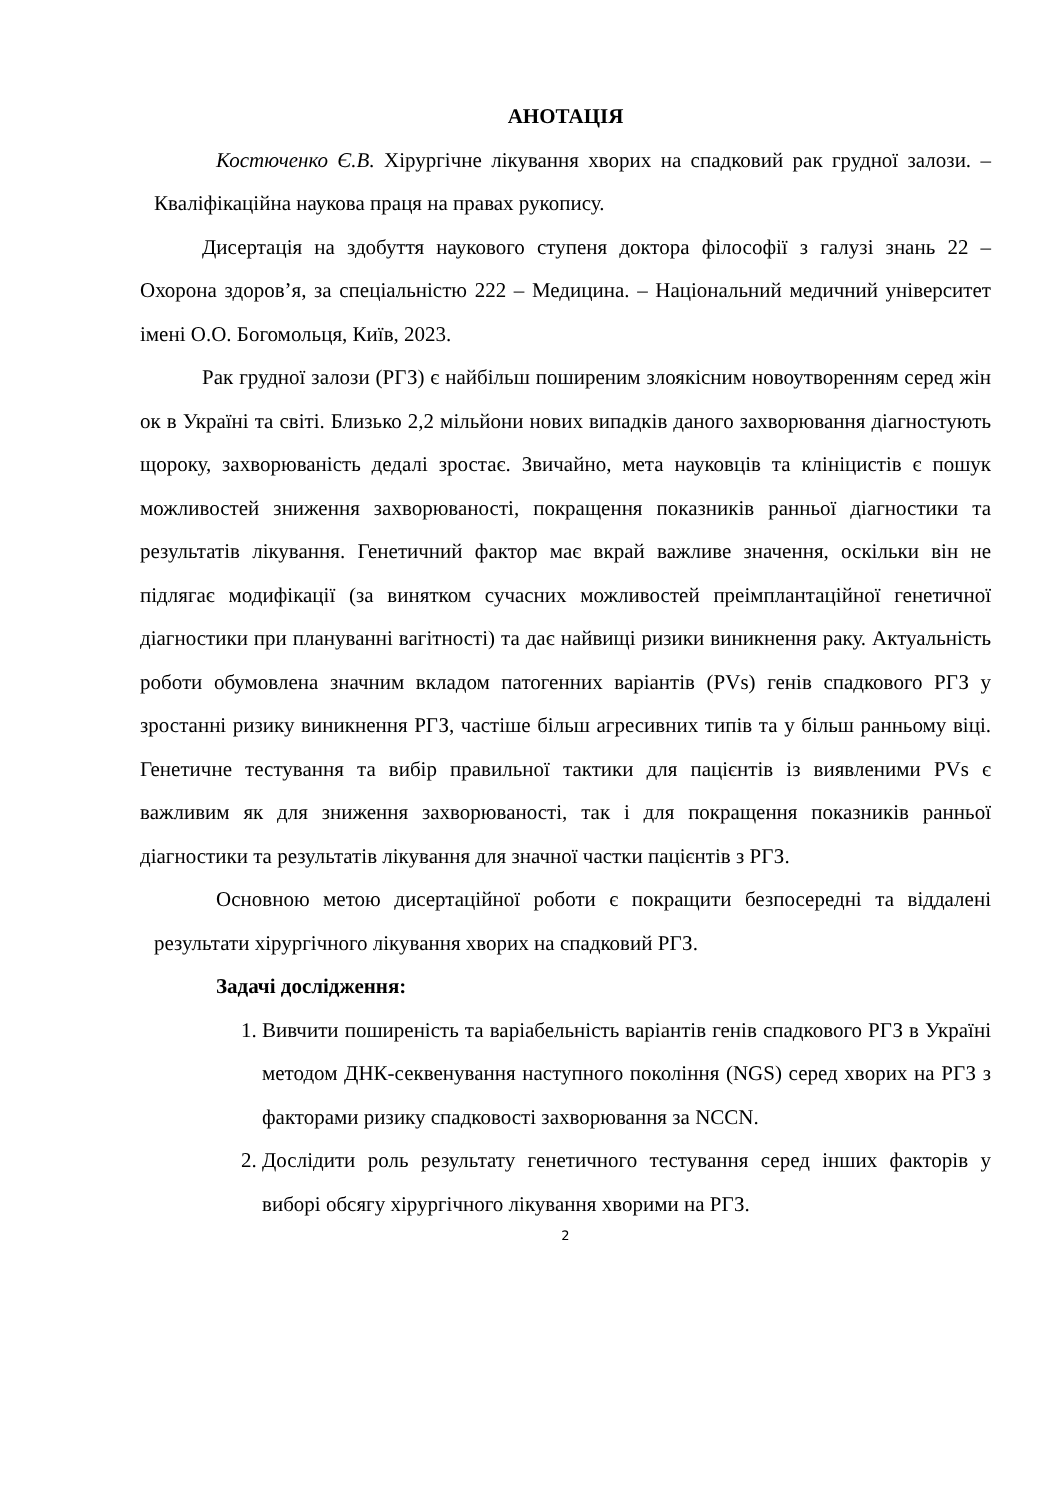АНОТАЦІЯ
Костюченко Є.В. Хірургічне лікування хворих на спадковий рак грудної залози. – Кваліфікаційна наукова праця на правах рукопису.
Дисертація на здобуття наукового ступеня доктора філософії з галузі знань 22 – Охорона здоров’я, за спеціальністю 222 – Медицина. – Національний медичний університет імені О.О. Богомольця, Київ, 2023.
Рак грудної залози (РГЗ) є найбільш поширеним злоякісним новоутворенням серед жін ок в Україні та світі. Близько 2,2 мільйони нових випадків даного захворювання діагностують щороку, захворюваність дедалі зростає. Звичайно, мета науковців та клініцистів є пошук можливостей зниження захворюваності, покращення показників ранньої діагностики та результатів лікування. Генетичний фактор має вкрай важливе значення, оскільки він не підлягає модифікації (за винятком сучасних можливостей преімплантаційної генетичної діагностики при плануванні вагітності) та дає найвищі ризики виникнення раку. Актуальність роботи обумовлена значним вкладом патогенних варіантів (PVs) генів спадкового РГЗ у зростанні ризику виникнення РГЗ, частіше більш агресивних типів та у більш ранньому віці. Генетичне тестування та вибір правильної тактики для пацієнтів із виявленими PVs є важливим як для зниження захворюваності, так і для покращення показників ранньої діагностики та результатів лікування для значної частки пацієнтів з РГЗ.
Основною метою дисертаційної роботи є покращити безпосередні та віддалені результати хірургічного лікування хворих на спадковий РГЗ.
Задачі дослідження:
1. Вивчити поширеність та варіабельність варіантів генів спадкового РГЗ в Україні методом ДНК-секвенування наступного покоління (NGS) серед хворих на РГЗ з факторами ризику спадковості захворювання за NCCN.
2. Дослідити роль результату генетичного тестування серед інших факторів у виборі обсягу хірургічного лікування хворими на РГЗ.
2